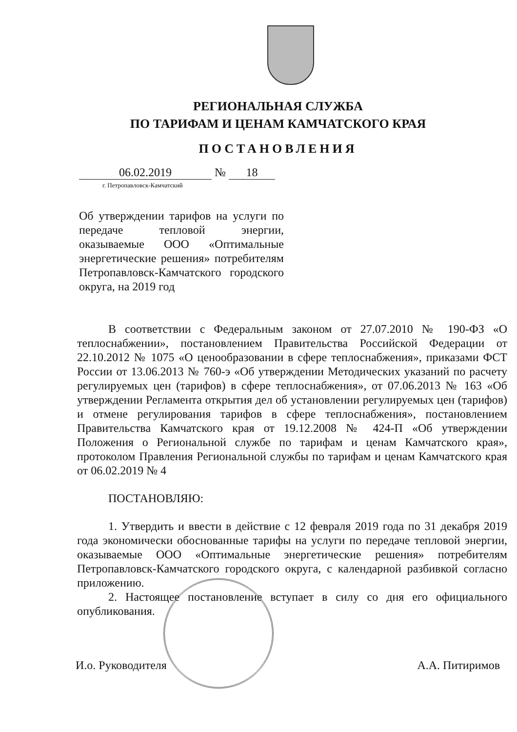РЕГИОНАЛЬНАЯ СЛУЖБА
ПО ТАРИФАМ И ЦЕНАМ КАМЧАТСКОГО КРАЯ
ПОСТАНОВЛЕНИЯ
06.02.2019 № 18
г. Петропавловск-Камчатский
Об утверждении тарифов на услуги по передаче тепловой энергии, оказываемые ООО «Оптимальные энергетические решения» потребителям Петропавловск-Камчатского городского округа, на 2019 год
В соответствии с Федеральным законом от 27.07.2010 № 190-ФЗ «О теплоснабжении», постановлением Правительства Российской Федерации от 22.10.2012 № 1075 «О ценообразовании в сфере теплоснабжения», приказами ФСТ России от 13.06.2013 № 760-э «Об утверждении Методических указаний по расчету регулируемых цен (тарифов) в сфере теплоснабжения», от 07.06.2013 № 163 «Об утверждении Регламента открытия дел об установлении регулируемых цен (тарифов) и отмене регулирования тарифов в сфере теплоснабжения», постановлением Правительства Камчатского края от 19.12.2008 № 424-П «Об утверждении Положения о Региональной службе по тарифам и ценам Камчатского края», протоколом Правления Региональной службы по тарифам и ценам Камчатского края от 06.02.2019 № 4
ПОСТАНОВЛЯЮ:
1. Утвердить и ввести в действие с 12 февраля 2019 года по 31 декабря 2019 года экономически обоснованные тарифы на услуги по передаче тепловой энергии, оказываемые ООО «Оптимальные энергетические решения» потребителям Петропавловск-Камчатского городского округа, с календарной разбивкой согласно приложению.
2. Настоящее постановление вступает в силу со дня его официального опубликования.
И.о. Руководителя А.А. Питиримов